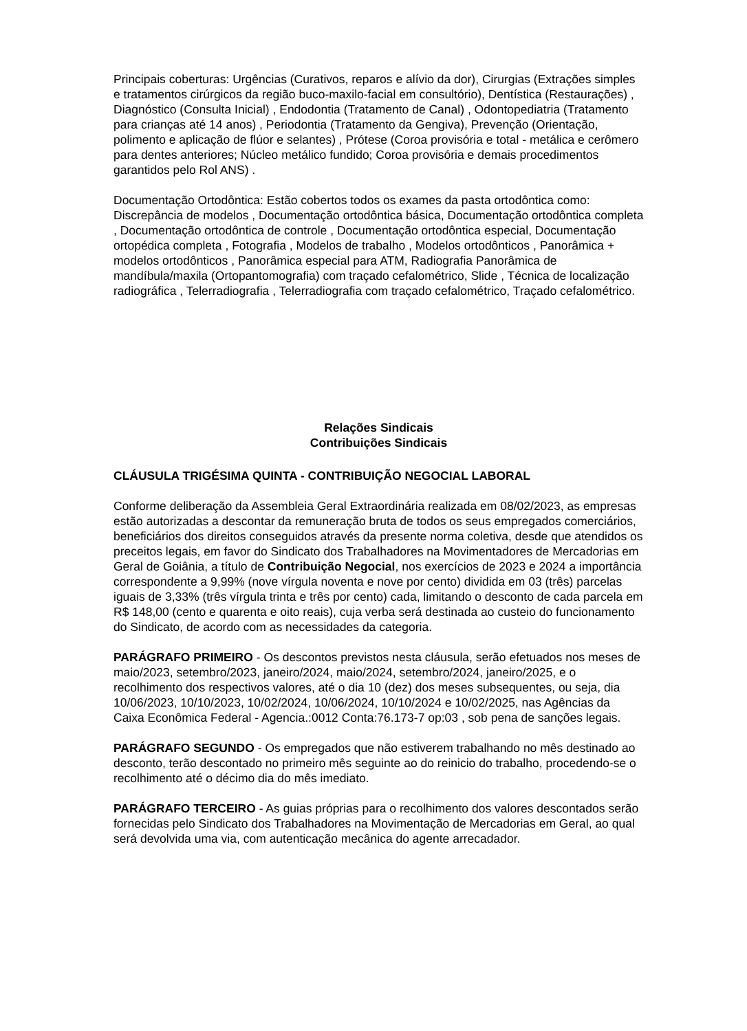Principais coberturas: Urgências (Curativos, reparos e alívio da dor), Cirurgias (Extrações simples e tratamentos cirúrgicos da região buco-maxilo-facial em consultório), Dentística (Restaurações) , Diagnóstico (Consulta Inicial) , Endodontia (Tratamento de Canal) , Odontopediatria (Tratamento para crianças até 14 anos) , Periodontia (Tratamento da Gengiva), Prevenção (Orientação, polimento e aplicação de flúor e selantes) , Prótese (Coroa provisória e total - metálica e cerômero para dentes anteriores; Núcleo metálico fundido; Coroa provisória e demais procedimentos garantidos pelo Rol ANS) .
Documentação Ortodôntica: Estão cobertos todos os exames da pasta ortodôntica como: Discrepância de modelos , Documentação ortodôntica básica, Documentação ortodôntica completa , Documentação ortodôntica de controle , Documentação ortodôntica especial, Documentação ortopédica completa , Fotografia , Modelos de trabalho , Modelos ortodônticos , Panorâmica + modelos ortodônticos , Panorâmica especial para ATM, Radiografia Panorâmica de mandíbula/maxila (Ortopantomografia) com traçado cefalométrico, Slide , Técnica de localização radiográfica , Telerradiografia , Telerradiografia com traçado cefalométrico, Traçado cefalométrico.
Relações Sindicais
Contribuições Sindicais
CLÁUSULA TRIGÉSIMA QUINTA - CONTRIBUIÇÃO NEGOCIAL LABORAL
Conforme deliberação da Assembleia Geral Extraordinária realizada em 08/02/2023, as empresas estão autorizadas a descontar da remuneração bruta de todos os seus empregados comerciários, beneficiários dos direitos conseguidos através da presente norma coletiva, desde que atendidos os preceitos legais, em favor do Sindicato dos Trabalhadores na Movimentadores de Mercadorias em Geral de Goiânia, a título de Contribuição Negocial, nos exercícios de 2023 e 2024 a importância correspondente a 9,99% (nove vírgula noventa e nove por cento) dividida em 03 (três) parcelas iguais de 3,33% (três vírgula trinta e três por cento) cada, limitando o desconto de cada parcela em R$ 148,00 (cento e quarenta e oito reais), cuja verba será destinada ao custeio do funcionamento do Sindicato, de acordo com as necessidades da categoria.
PARÁGRAFO PRIMEIRO - Os descontos previstos nesta cláusula, serão efetuados nos meses de maio/2023, setembro/2023, janeiro/2024, maio/2024, setembro/2024, janeiro/2025, e o recolhimento dos respectivos valores, até o dia 10 (dez) dos meses subsequentes, ou seja, dia 10/06/2023, 10/10/2023, 10/02/2024, 10/06/2024, 10/10/2024 e 10/02/2025, nas Agências da Caixa Econômica Federal - Agencia.:0012 Conta:76.173-7 op:03 , sob pena de sanções legais.
PARÁGRAFO SEGUNDO - Os empregados que não estiverem trabalhando no mês destinado ao desconto, terão descontado no primeiro mês seguinte ao do reinicio do trabalho, procedendo-se o recolhimento até o décimo dia do mês imediato.
PARÁGRAFO TERCEIRO - As guias próprias para o recolhimento dos valores descontados serão fornecidas pelo Sindicato dos Trabalhadores na Movimentação de Mercadorias em Geral, ao qual será devolvida uma via, com autenticação mecânica do agente arrecadador.